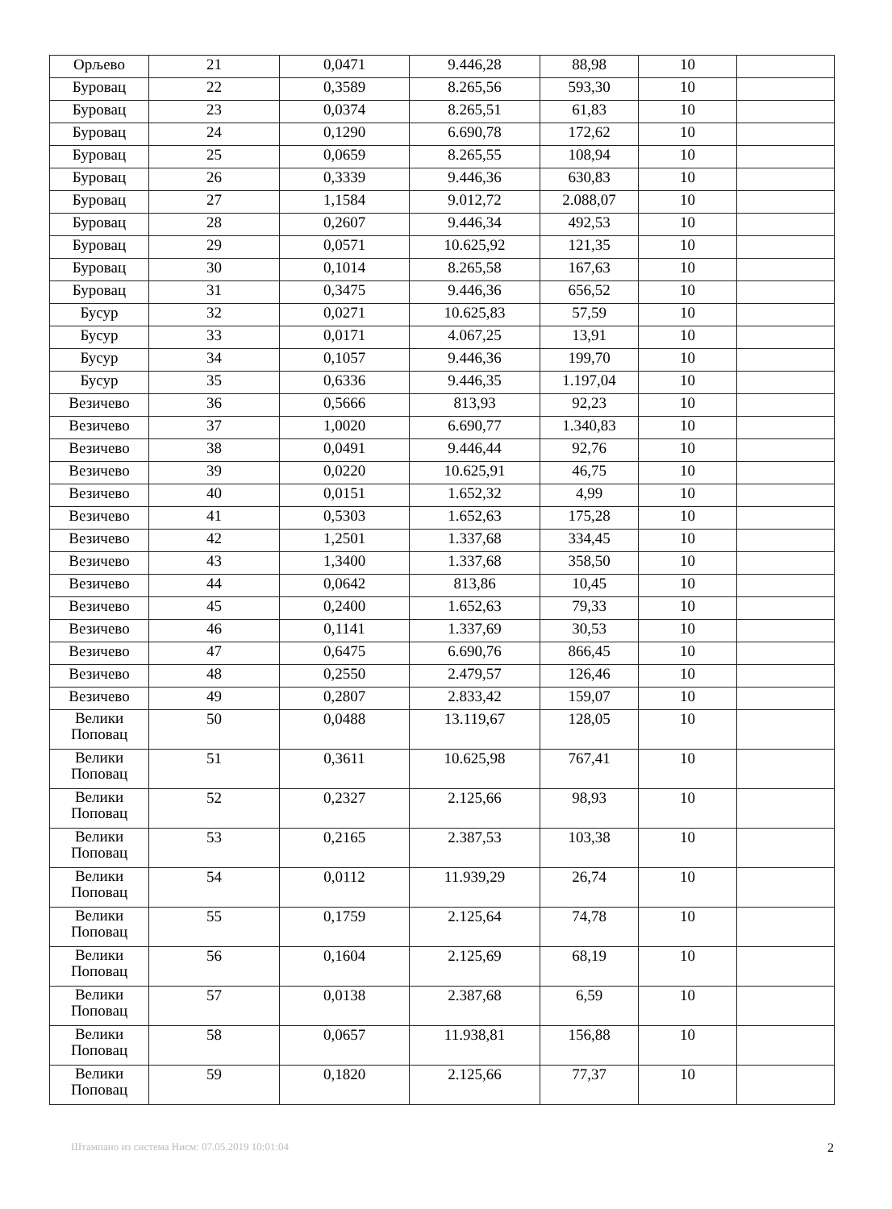| Орљево | 21 | 0,0471 | 9.446,28 | 88,98 | 10 | |
| Буровац | 22 | 0,3589 | 8.265,56 | 593,30 | 10 | |
| Буровац | 23 | 0,0374 | 8.265,51 | 61,83 | 10 | |
| Буровац | 24 | 0,1290 | 6.690,78 | 172,62 | 10 | |
| Буровац | 25 | 0,0659 | 8.265,55 | 108,94 | 10 | |
| Буровац | 26 | 0,3339 | 9.446,36 | 630,83 | 10 | |
| Буровац | 27 | 1,1584 | 9.012,72 | 2.088,07 | 10 | |
| Буровац | 28 | 0,2607 | 9.446,34 | 492,53 | 10 | |
| Буровац | 29 | 0,0571 | 10.625,92 | 121,35 | 10 | |
| Буровац | 30 | 0,1014 | 8.265,58 | 167,63 | 10 | |
| Буровац | 31 | 0,3475 | 9.446,36 | 656,52 | 10 | |
| Бусур | 32 | 0,0271 | 10.625,83 | 57,59 | 10 | |
| Бусур | 33 | 0,0171 | 4.067,25 | 13,91 | 10 | |
| Бусур | 34 | 0,1057 | 9.446,36 | 199,70 | 10 | |
| Бусур | 35 | 0,6336 | 9.446,35 | 1.197,04 | 10 | |
| Везичево | 36 | 0,5666 | 813,93 | 92,23 | 10 | |
| Везичево | 37 | 1,0020 | 6.690,77 | 1.340,83 | 10 | |
| Везичево | 38 | 0,0491 | 9.446,44 | 92,76 | 10 | |
| Везичево | 39 | 0,0220 | 10.625,91 | 46,75 | 10 | |
| Везичево | 40 | 0,0151 | 1.652,32 | 4,99 | 10 | |
| Везичево | 41 | 0,5303 | 1.652,63 | 175,28 | 10 | |
| Везичево | 42 | 1,2501 | 1.337,68 | 334,45 | 10 | |
| Везичево | 43 | 1,3400 | 1.337,68 | 358,50 | 10 | |
| Везичево | 44 | 0,0642 | 813,86 | 10,45 | 10 | |
| Везичево | 45 | 0,2400 | 1.652,63 | 79,33 | 10 | |
| Везичево | 46 | 0,1141 | 1.337,69 | 30,53 | 10 | |
| Везичево | 47 | 0,6475 | 6.690,76 | 866,45 | 10 | |
| Везичево | 48 | 0,2550 | 2.479,57 | 126,46 | 10 | |
| Везичево | 49 | 0,2807 | 2.833,42 | 159,07 | 10 | |
| Велики Поповац | 50 | 0,0488 | 13.119,67 | 128,05 | 10 | |
| Велики Поповац | 51 | 0,3611 | 10.625,98 | 767,41 | 10 | |
| Велики Поповац | 52 | 0,2327 | 2.125,66 | 98,93 | 10 | |
| Велики Поповац | 53 | 0,2165 | 2.387,53 | 103,38 | 10 | |
| Велики Поповац | 54 | 0,0112 | 11.939,29 | 26,74 | 10 | |
| Велики Поповац | 55 | 0,1759 | 2.125,64 | 74,78 | 10 | |
| Велики Поповац | 56 | 0,1604 | 2.125,69 | 68,19 | 10 | |
| Велики Поповац | 57 | 0,0138 | 2.387,68 | 6,59 | 10 | |
| Велики Поповац | 58 | 0,0657 | 11.938,81 | 156,88 | 10 | |
| Велики Поповац | 59 | 0,1820 | 2.125,66 | 77,37 | 10 | |
Штампано из система Нисм: 07.05.2019 10:01:04 2